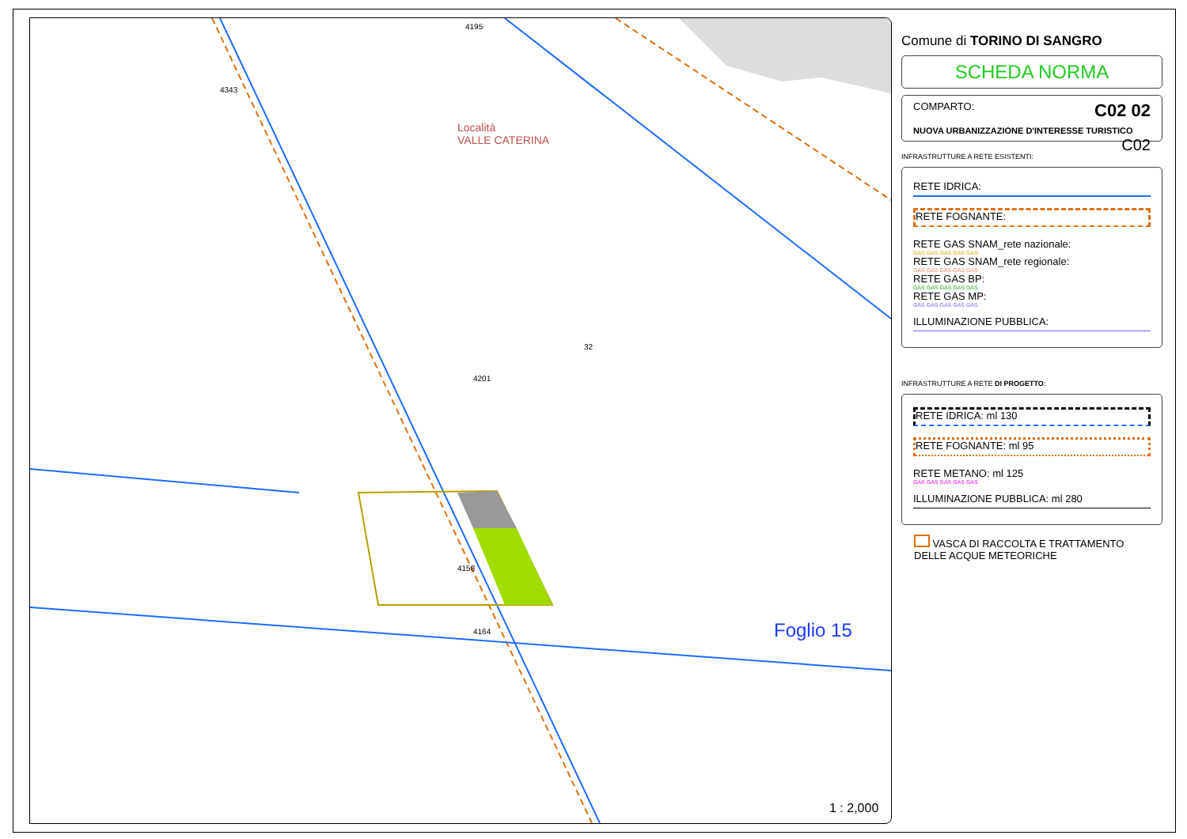4195
4343
Località
VALLE CATERINA
4201
32
4158
4164 Foglio 15
1 : 2,000
Comune di TORINO DI SANGRO
SCHEDA NORMA
COMPARTO: C02 02
NUOVA URBANIZZAZIONE D'INTERESSE TURISTICO C02
INFRASTRUTTURE A RETE ESISTENTI:
RETE IDRICA:
RETE FOGNANTE:
RETE GAS SNAM_rete nazionale:
GAS GAS GAS GAS GAS
RETE GAS SNAM_rete regionale:
GAS GAS GAS GAS GAS
RETE GAS BP:
GAS GAS GAS GAS GAS
RETE GAS MP:
GAS GAS GAS GAS GAS
ILLUMINAZIONE PUBBLICA:
INFRASTRUTTURE A RETE DI PROGETTO:
RETE IDRICA: ml 130
RETE FOGNANTE: ml 95
RETE METANO: ml 125
GAS GAS GAS GAS GAS
ILLUMINAZIONE PUBBLICA: ml 280
VASCA DI RACCOLTA E TRATTAMENTO DELLE ACQUE METEORICHE